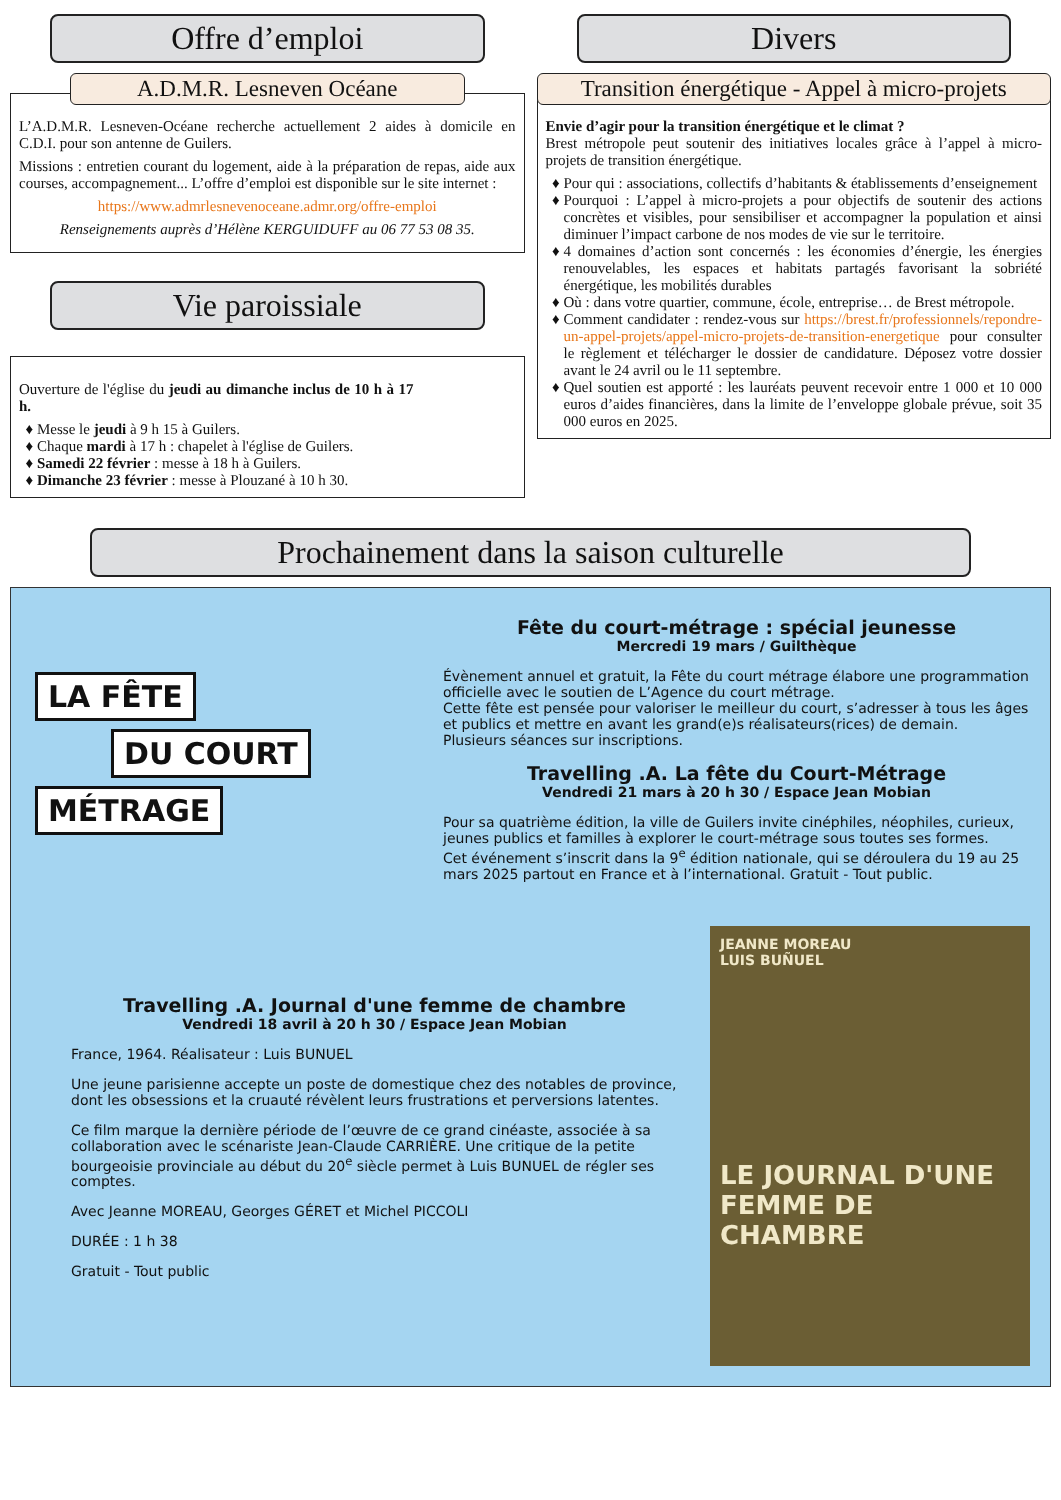Offre d’emploi
A.D.M.R. Lesneven Océane
L’A.D.M.R. Lesneven-Océane recherche actuellement 2 aides à domicile en C.D.I. pour son antenne de Guilers.
Missions : entretien courant du logement, aide à la préparation de repas, aide aux courses, accompagnement... L’offre d’emploi est disponible sur le site internet :
https://www.admrlesnevenoceane.admr.org/offre-emploi
Renseignements auprès d’Hélène KERGUIDUFF au 06 77 53 08 35.
Vie paroissiale
Ouverture de l'église du jeudi au dimanche inclus de 10 h à 17 h.
Messe le jeudi à 9 h 15 à Guilers.
Chaque mardi à 17 h : chapelet à l'église de Guilers.
Samedi 22 février : messe à 18 h à Guilers.
Dimanche 23 février : messe à Plouzané à 10 h 30.
Divers
Transition énergétique - Appel à micro-projets
Envie d’agir pour la transition énergétique et le climat ?
Brest métropole peut soutenir des initiatives locales grâce à l’appel à micro-projets de transition énergétique.
Pour qui : associations, collectifs d’habitants & établissements d’enseignement
Pourquoi : L’appel à micro-projets a pour objectifs de soutenir des actions concrètes et visibles, pour sensibiliser et accompagner la population et ainsi diminuer l’impact carbone de nos modes de vie sur le territoire.
4 domaines d’action sont concernés : les économies d’énergie, les énergies renouvelables, les espaces et habitats partagés favorisant la sobriété énergétique, les mobilités durables
Où : dans votre quartier, commune, école, entreprise… de Brest métropole.
Comment candidater : rendez-vous sur https://brest.fr/professionnels/repondre-un-appel-projets/appel-micro-projets-de-transition-energetique pour consulter le règlement et télécharger le dossier de candidature. Déposez votre dossier avant le 24 avril ou le 11 septembre.
Quel soutien est apporté : les lauréats peuvent recevoir entre 1 000 et 10 000 euros d’aides financières, dans la limite de l’enveloppe globale prévue, soit 35 000 euros en 2025.
Prochainement dans la saison culturelle
LA FÊTE
DU COURT
MÉTRAGE
Fête du court-métrage : spécial jeunesse
Mercredi 19 mars / Guilthèque
Évènement annuel et gratuit, la Fête du court métrage élabore une programmation officielle avec le soutien de L’Agence du court métrage.
Cette fête est pensée pour valoriser le meilleur du court, s’adresser à tous les âges et publics et mettre en avant les grand(e)s réalisateurs(rices) de demain.
Plusieurs séances sur inscriptions.
Travelling .A. La fête du Court-Métrage
Vendredi 21 mars à 20 h 30 / Espace Jean Mobian
Pour sa quatrième édition, la ville de Guilers invite cinéphiles, néophiles, curieux, jeunes publics et familles à explorer le court-métrage sous toutes ses formes.
Cet événement s’inscrit dans la 9<sup>e</sup> édition nationale, qui se déroulera du 19 au 25 mars 2025 partout en France et à l’international. Gratuit - Tout public.
Travelling .A. Journal d'une femme de chambre
Vendredi 18 avril à 20 h 30 / Espace Jean Mobian
France, 1964. Réalisateur : Luis BUNUEL
Une jeune parisienne accepte un poste de domestique chez des notables de province, dont les obsessions et la cruauté révèlent leurs frustrations et perversions latentes.
Ce film marque la dernière période de l’œuvre de ce grand cinéaste, associée à sa collaboration avec le scénariste Jean-Claude CARRIÈRE. Une critique de la petite bourgeoisie provinciale au début du 20<sup>e</sup> siècle permet à Luis BUNUEL de régler ses comptes.
Avec Jeanne MOREAU, Georges GÉRET et Michel PICCOLI
DURÉE : 1 h 38
Gratuit - Tout public
JEANNE MOREAU
LUIS BUÑUEL
LE JOURNAL D'UNE FEMME DE CHAMBRE